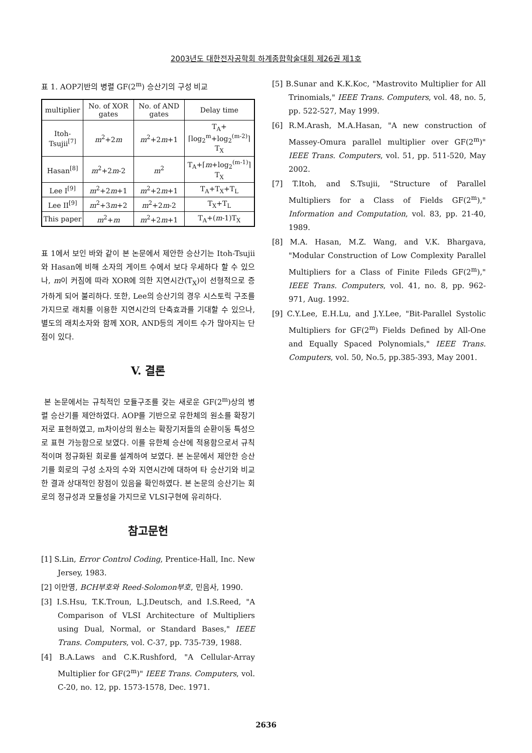2003년도 대한전자공학회 하계종합학술대회 제26권 제1호
표 1. AOP기반의 병렬 GF(2<sup>m</sup>) 승산기의 구성 비교
| multiplier | No. of XOR gates | No. of AND gates | Delay time |
| --- | --- | --- | --- |
| Itoh-Tsujii<sup>[7]</sup> | m<sup>2</sup>+2 m | m<sup>2</sup>+2 m +1 | T<sub>A</sub>+⌈log<sub>2</sub><sup>m</sup>+log<sub>2</sub><sup>(m-2)</sup>⌉T<sub>X</sub> |
| Hasan<sup>[8]</sup> | m<sup>2</sup>+2 m -2 | m<sup>2</sup> | T<sub>A</sub>+⌈ m +log<sub>2</sub><sup>(m-1)</sup>⌉T<sub>X</sub> |
| Lee I<sup>[9]</sup> | m<sup>2</sup>+2 m +1 | m<sup>2</sup>+2 m +1 | T<sub>A</sub>+T<sub>X</sub>+T<sub>L</sub> |
| Lee II<sup>[9]</sup> | m<sup>2</sup>+3 m +2 | m<sup>2</sup>+2 m -2 | T<sub>X</sub>+T<sub>L</sub> |
| This paper | m<sup>2</sup>+ m | m<sup>2</sup>+2 m +1 | T<sub>A</sub>+( m -1)T<sub>X</sub> |
표 1에서 보인 바와 같이 본 논문에서 제안한 승산기는 Itoh-Tsujii와 Hasan에 비해 소자의 게이트 수에서 보다 우세하다 할 수 있으나, m이 커짐에 따라 XOR에 의한 지연시간(T<sub>X</sub>)이 선형적으로 증가하게 되어 불리하다. 또한, Lee의 승산기의 경우 시스토릭 구조를 가지므로 래치를 이용한 지연시간의 단축효과를 기대할 수 있으나, 별도의 래치소자와 함께 XOR, AND등의 게이트 수가 많아지는 단점이 있다.
V. 결론
본 논문에서는 규칙적인 모듈구조를 갖는 새로운 GF(2<sup>m</sup>)상의 병렬 승산기를 제안하였다. AOP를 기반으로 유한체의 원소를 확장기저로 표현하였고, m차이상의 원소는 확장기저들의 순환이동 특성으로 표현 가능함으로 보였다. 이를 유한체 승산에 적용함으로서 규칙적이며 정규화된 회로를 설계하여 보였다. 본 논문에서 제안한 승산기를 회로의 구성 소자의 수와 지연시간에 대하여 타 승산기와 비교한 결과 상대적인 장점이 있음을 확인하였다. 본 논문의 승산기는 회로의 정규성과 모듈성을 가지므로 VLSI구현에 유리하다.
참고문헌
[1] S.Lin, Error Control Coding, Prentice-Hall, Inc. New Jersey, 1983.
[2] 이만영, BCH부호와 Reed-Solomon부호, 민음사, 1990.
[3] I.S.Hsu, T.K.Troun, L.J.Deutsch, and I.S.Reed, "A Comparison of VLSI Architecture of Multipliers using Dual, Normal, or Standard Bases," IEEE Trans. Computers, vol. C-37, pp. 735-739, 1988.
[4] B.A.Laws and C.K.Rushford, "A Cellular-Array Multiplier for GF(2<sup>m</sup>)" IEEE Trans. Computers, vol. C-20, no. 12, pp. 1573-1578, Dec. 1971.
[5] B.Sunar and K.K.Koc, "Mastrovito Multiplier for All Trinomials," IEEE Trans. Computers, vol. 48, no. 5, pp. 522-527, May 1999.
[6] R.M.Arash, M.A.Hasan, "A new construction of Massey-Omura parallel multiplier over GF(2<sup>m</sup>)" IEEE Trans. Computers, vol. 51, pp. 511-520, May 2002.
[7] T.Itoh, and S.Tsujii, "Structure of Parallel Multipliers for a Class of Fields GF(2<sup>m</sup>)," Information and Computation, vol. 83, pp. 21-40, 1989.
[8] M.A. Hasan, M.Z. Wang, and V.K. Bhargava, "Modular Construction of Low Complexity Parallel Multipliers for a Class of Finite Fileds GF(2<sup>m</sup>)," IEEE Trans. Computers, vol. 41, no. 8, pp. 962-971, Aug. 1992.
[9] C.Y.Lee, E.H.Lu, and J.Y.Lee, "Bit-Parallel Systolic Multipliers for GF(2<sup>m</sup>) Fields Defined by All-One and Equally Spaced Polynomials," IEEE Trans. Computers, vol. 50, No.5, pp.385-393, May 2001.
2636